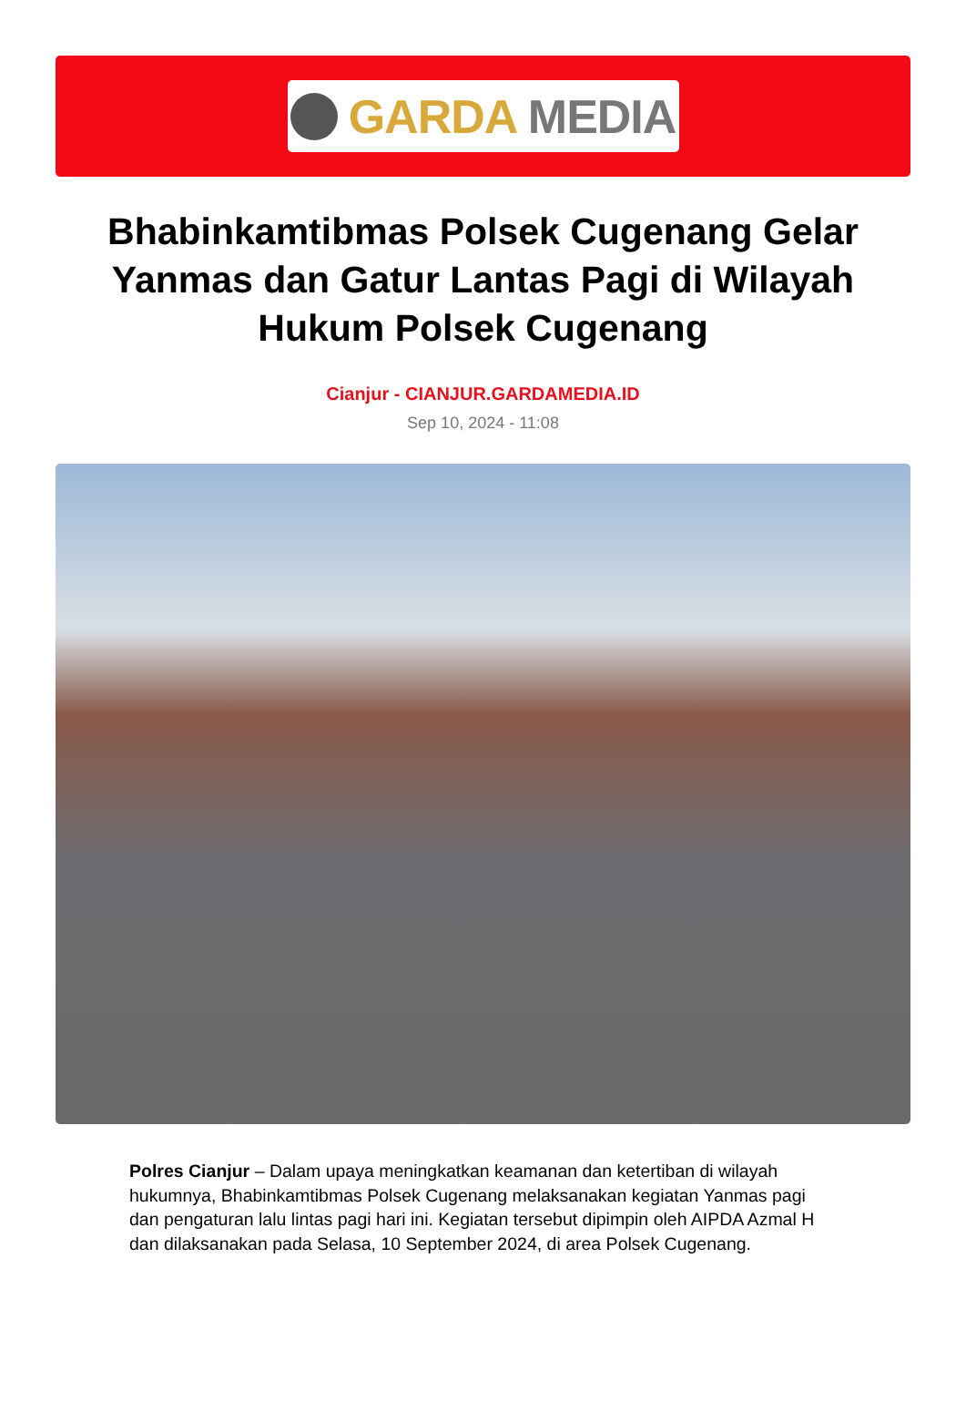GARDA MEDIA
Bhabinkamtibmas Polsek Cugenang Gelar Yanmas dan Gatur Lantas Pagi di Wilayah Hukum Polsek Cugenang
Cianjur - CIANJUR.GARDAMEDIA.ID
Sep 10, 2024 - 11:08
Polres Cianjur – Dalam upaya meningkatkan keamanan dan ketertiban di wilayah hukumnya, Bhabinkamtibmas Polsek Cugenang melaksanakan kegiatan Yanmas pagi dan pengaturan lalu lintas pagi hari ini. Kegiatan tersebut dipimpin oleh AIPDA Azmal H dan dilaksanakan pada Selasa, 10 September 2024, di area Polsek Cugenang.